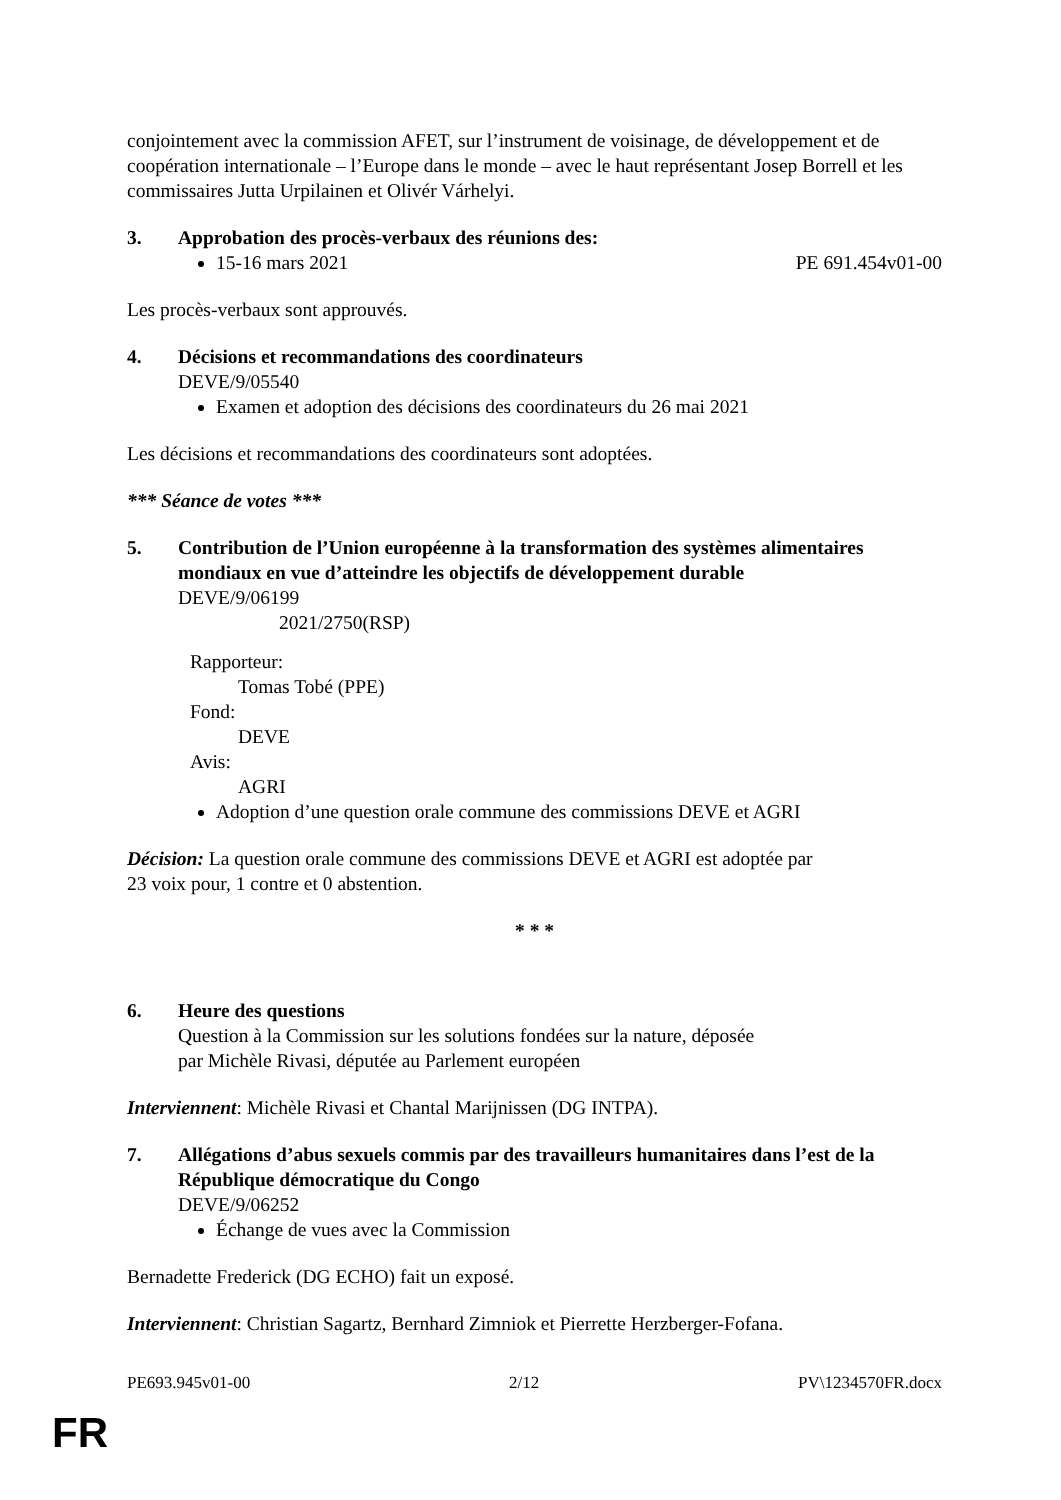conjointement avec la commission AFET, sur l’instrument de voisinage, de développement et de coopération internationale – l’Europe dans le monde – avec le haut représentant Josep Borrell et les commissaires Jutta Urpilainen et Olivér Várhelyi.
3. Approbation des procès-verbaux des réunions des:
15-16 mars 2021 PE 691.454v01-00
Les procès-verbaux sont approuvés.
4. Décisions et recommandations des coordinateurs
DEVE/9/05540
Examen et adoption des décisions des coordinateurs du 26 mai 2021
Les décisions et recommandations des coordinateurs sont adoptées.
*** Séance de votes ***
5. Contribution de l’Union européenne à la transformation des systèmes alimentaires mondiaux en vue d’atteindre les objectifs de développement durable
DEVE/9/06199
2021/2750(RSP)
Rapporteur:
Tomas Tobé (PPE)
Fond:
DEVE
Avis:
AGRI
Adoption d’une question orale commune des commissions DEVE et AGRI
Décision: La question orale commune des commissions DEVE et AGRI est adoptée par
23 voix pour, 1 contre et 0 abstention.
* * *
6. Heure des questions
Question à la Commission sur les solutions fondées sur la nature, déposée
par Michèle Rivasi, députée au Parlement européen
Interviennent: Michèle Rivasi et Chantal Marijnissen (DG INTPA).
7. Allégations d’abus sexuels commis par des travailleurs humanitaires dans l’est de la République démocratique du Congo
DEVE/9/06252
Échange de vues avec la Commission
Bernadette Frederick (DG ECHO) fait un exposé.
Interviennent: Christian Sagartz, Bernhard Zimniok et Pierrette Herzberger-Fofana.
PE693.945v01-00 2/12 PV\1234570FR.docx
FR